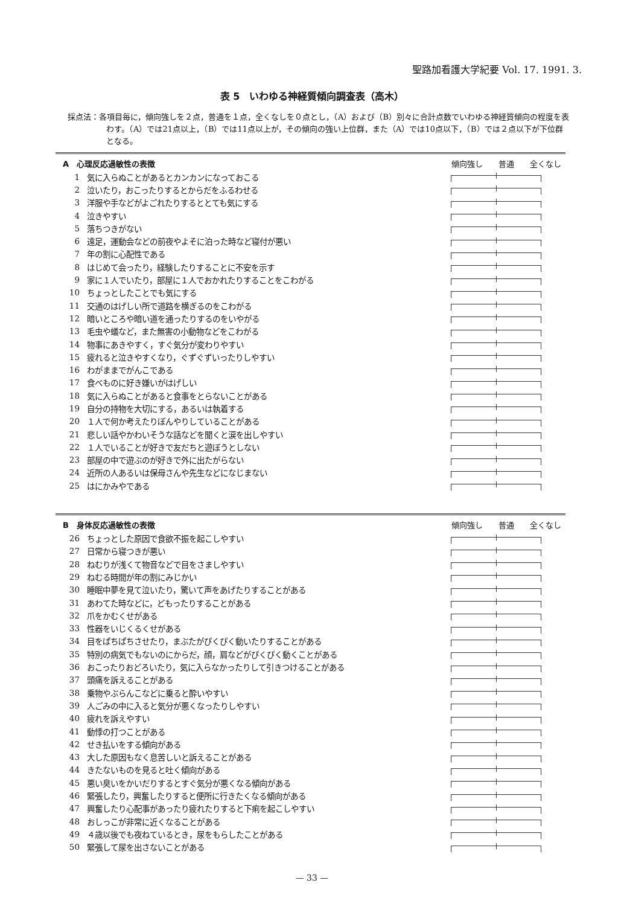聖路加看護大学紀要 Vol. 17. 1991. 3.
表 5　いわゆる神経質傾向調査表（高木）
採点法：各項目毎に，傾向強しを２点，普通を１点，全くなしを０点とし，（A）および（B）別々に合計点数でいわゆる神経質傾向の程度を表わす。（A）では21点以上，（B）では11点以上が，その傾向の強い上位群，また（A）では10点以下，（B）では２点以下が下位群となる。
| A 心理反応過敏性の表徴 | | 傾向強し 普通 全くなし |
| --- | --- | --- |
| 1 | 気に入らぬことがあるとカンカンになっておこる | |
| 2 | 泣いたり，おこったりするとからだをふるわせる | |
| 3 | 洋服や手などがよごれたりするととても気にする | |
| 4 | 泣きやすい | |
| 5 | 落ちつきがない | |
| 6 | 遠足，運動会などの前夜やよそに泊った時など寝付が悪い | |
| 7 | 年の割に心配性である | |
| 8 | はじめて会ったり，経験したりすることに不安を示す | |
| 9 | 家に１人でいたり，部屋に１人でおかれたりすることをこわがる | |
| 10 | ちょっとしたことでも気にする | |
| 11 | 交通のはげしい所で道路を横ぎるのをこわがる | |
| 12 | 暗いところや暗い道を通ったりするのをいやがる | |
| 13 | 毛虫や蟻など，また無害の小動物などをこわがる | |
| 14 | 物事にあきやすく，すぐ気分が変わりやすい | |
| 15 | 疲れると泣きやすくなり，ぐずぐずいったりしやすい | |
| 16 | わがままでがんこである | |
| 17 | 食べものに好き嫌いがはげしい | |
| 18 | 気に入らぬことがあると食事をとらないことがある | |
| 19 | 自分の持物を大切にする，あるいは執着する | |
| 20 | １人で何か考えたりぼんやりしていることがある | |
| 21 | 悲しい話やかわいそうな話などを聞くと涙を出しやすい | |
| 22 | １人でいることが好きで友だちと遊ぼうとしない | |
| 23 | 部屋の中で遊ぶのが好きで外に出たがらない | |
| 24 | 近所の人あるいは保母さんや先生などになじまない | |
| 25 | はにかみやである | |
| B 身体反応過敏性の表徴 | | 傾向強し 普通 全くなし |
| --- | --- | --- |
| 26 | ちょっとした原因で食欲不振を起こしやすい | |
| 27 | 日常から寝つきが悪い | |
| 28 | ねむりが浅くて物音などで目をさましやすい | |
| 29 | ねむる時間が年の割にみじかい | |
| 30 | 睡眠中夢を見て泣いたり，驚いて声をあげたりすることがある | |
| 31 | あわてた時などに，どもったりすることがある | |
| 32 | 爪をかむくせがある | |
| 33 | 性器をいじくるくせがある | |
| 34 | 目をぱちぱちさせたり，まぶたがぴくぴく動いたりすることがある | |
| 35 | 特別の病気でもないのにからだ，顔，肩などがぴくぴく動くことがある | |
| 36 | おこったりおどろいたり，気に入らなかったりして引きつけることがある | |
| 37 | 頭痛を訴えることがある | |
| 38 | 乗物やぶらんこなどに乗ると酔いやすい | |
| 39 | 人ごみの中に入ると気分が悪くなったりしやすい | |
| 40 | 疲れを訴えやすい | |
| 41 | 動悸の打つことがある | |
| 42 | せき払いをする傾向がある | |
| 43 | 大した原因もなく息苦しいと訴えることがある | |
| 44 | きたないものを見ると吐く傾向がある | |
| 45 | 悪い臭いをかいだりするとすぐ気分が悪くなる傾向がある | |
| 46 | 緊張したり，興奮したりすると便所に行きたくなる傾向がある | |
| 47 | 興奮したり心配事があったり疲れたりすると下痢を起こしやすい | |
| 48 | おしっこが非常に近くなることがある | |
| 49 | ４歳以後でも夜ねているとき，尿をもらしたことがある | |
| 50 | 緊張して尿を出さないことがある | |
— 33 —